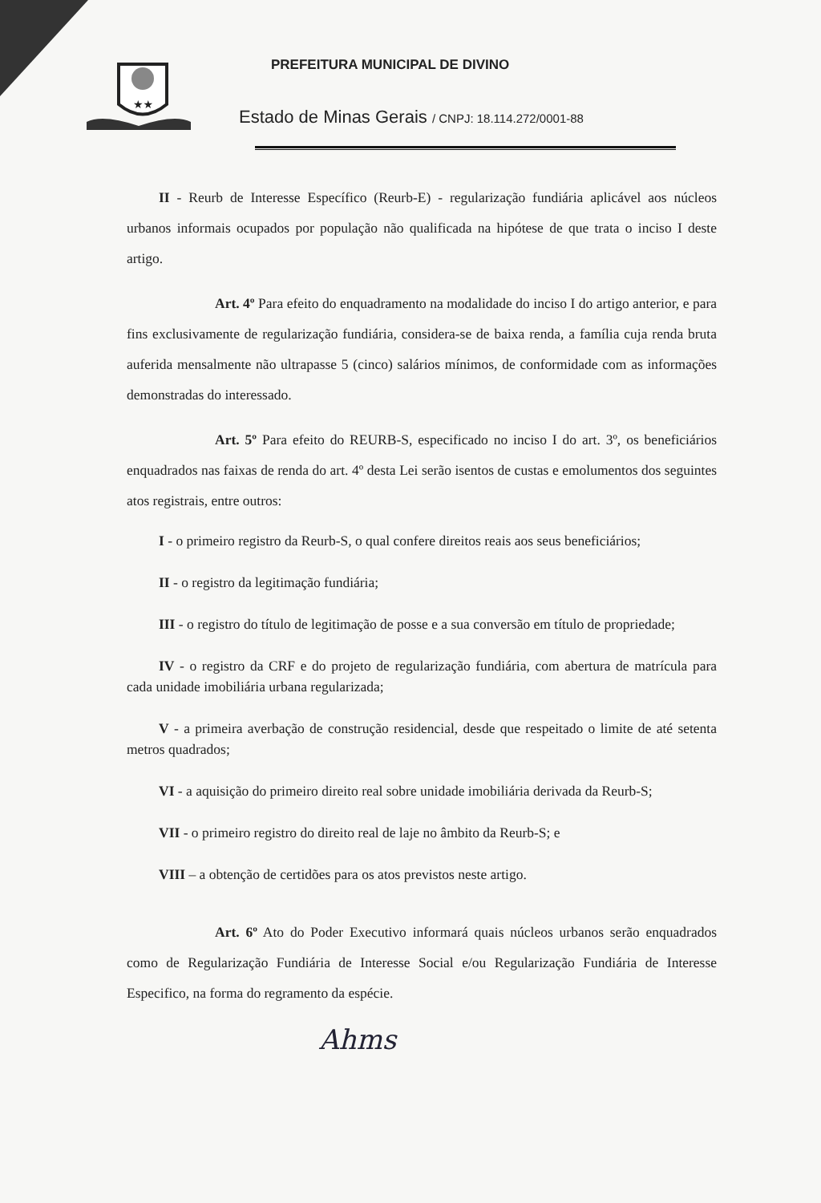★★
PREFEITURA MUNICIPAL DE DIVINO
Estado de Minas Gerais / CNPJ: 18.114.272/0001-88
II - Reurb de Interesse Específico (Reurb-E) - regularização fundiária aplicável aos núcleos urbanos informais ocupados por população não qualificada na hipótese de que trata o inciso I deste artigo.
Art. 4º Para efeito do enquadramento na modalidade do inciso I do artigo anterior, e para fins exclusivamente de regularização fundiária, considera-se de baixa renda, a família cuja renda bruta auferida mensalmente não ultrapasse 5 (cinco) salários mínimos, de conformidade com as informações demonstradas do interessado.
Art. 5º Para efeito do REURB-S, especificado no inciso I do art. 3º, os beneficiários enquadrados nas faixas de renda do art. 4º desta Lei serão isentos de custas e emolumentos dos seguintes atos registrais, entre outros:
I - o primeiro registro da Reurb-S, o qual confere direitos reais aos seus beneficiários;
II - o registro da legitimação fundiária;
III - o registro do título de legitimação de posse e a sua conversão em título de propriedade;
IV - o registro da CRF e do projeto de regularização fundiária, com abertura de matrícula para cada unidade imobiliária urbana regularizada;
V - a primeira averbação de construção residencial, desde que respeitado o limite de até setenta metros quadrados;
VI - a aquisição do primeiro direito real sobre unidade imobiliária derivada da Reurb-S;
VII - o primeiro registro do direito real de laje no âmbito da Reurb-S; e
VIII – a obtenção de certidões para os atos previstos neste artigo.
Art. 6º Ato do Poder Executivo informará quais núcleos urbanos serão enquadrados como de Regularização Fundiária de Interesse Social e/ou Regularização Fundiária de Interesse Especifico, na forma do regramento da espécie.
Ahms